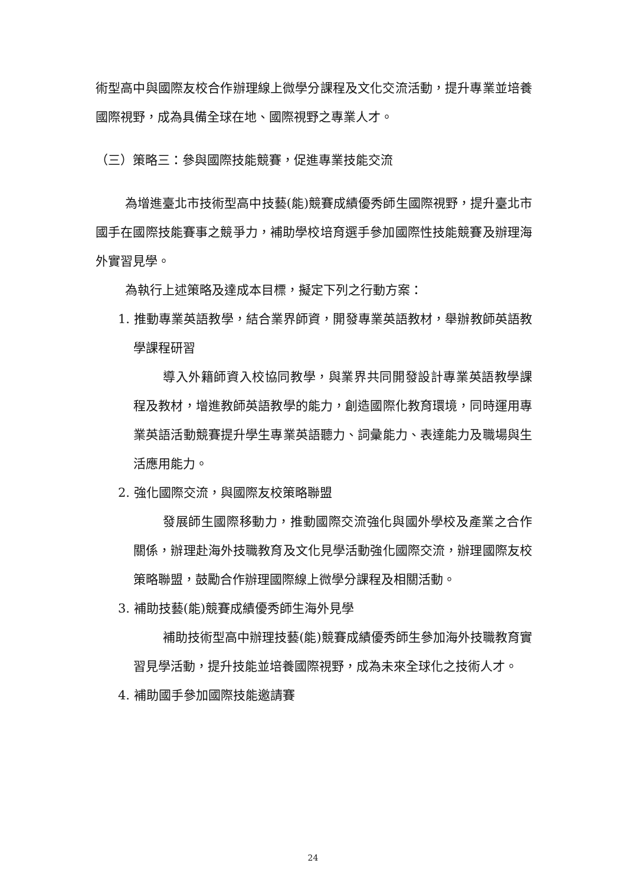術型高中與國際友校合作辦理線上微學分課程及文化交流活動，提升專業並培養國際視野，成為具備全球在地、國際視野之專業人才。
（三）策略三：參與國際技能競賽，促進專業技能交流
為增進臺北市技術型高中技藝(能)競賽成績優秀師生國際視野，提升臺北市國手在國際技能賽事之競爭力，補助學校培育選手參加國際性技能競賽及辦理海外實習見學。
為執行上述策略及達成本目標，擬定下列之行動方案：
1. 推動專業英語教學，結合業界師資，開發專業英語教材，舉辦教師英語教學課程研習
導入外籍師資入校協同教學，與業界共同開發設計專業英語教學課程及教材，增進教師英語教學的能力，創造國際化教育環境，同時運用專業英語活動競賽提升學生專業英語聽力、詞彙能力、表達能力及職場與生活應用能力。
2. 強化國際交流，與國際友校策略聯盟
發展師生國際移動力，推動國際交流強化與國外學校及產業之合作關係，辦理赴海外技職教育及文化見學活動強化國際交流，辦理國際友校策略聯盟，鼓勵合作辦理國際線上微學分課程及相關活動。
3. 補助技藝(能)競賽成績優秀師生海外見學
補助技術型高中辦理技藝(能)競賽成績優秀師生參加海外技職教育實習見學活動，提升技能並培養國際視野，成為未來全球化之技術人才。
4. 補助國手參加國際技能邀請賽
24